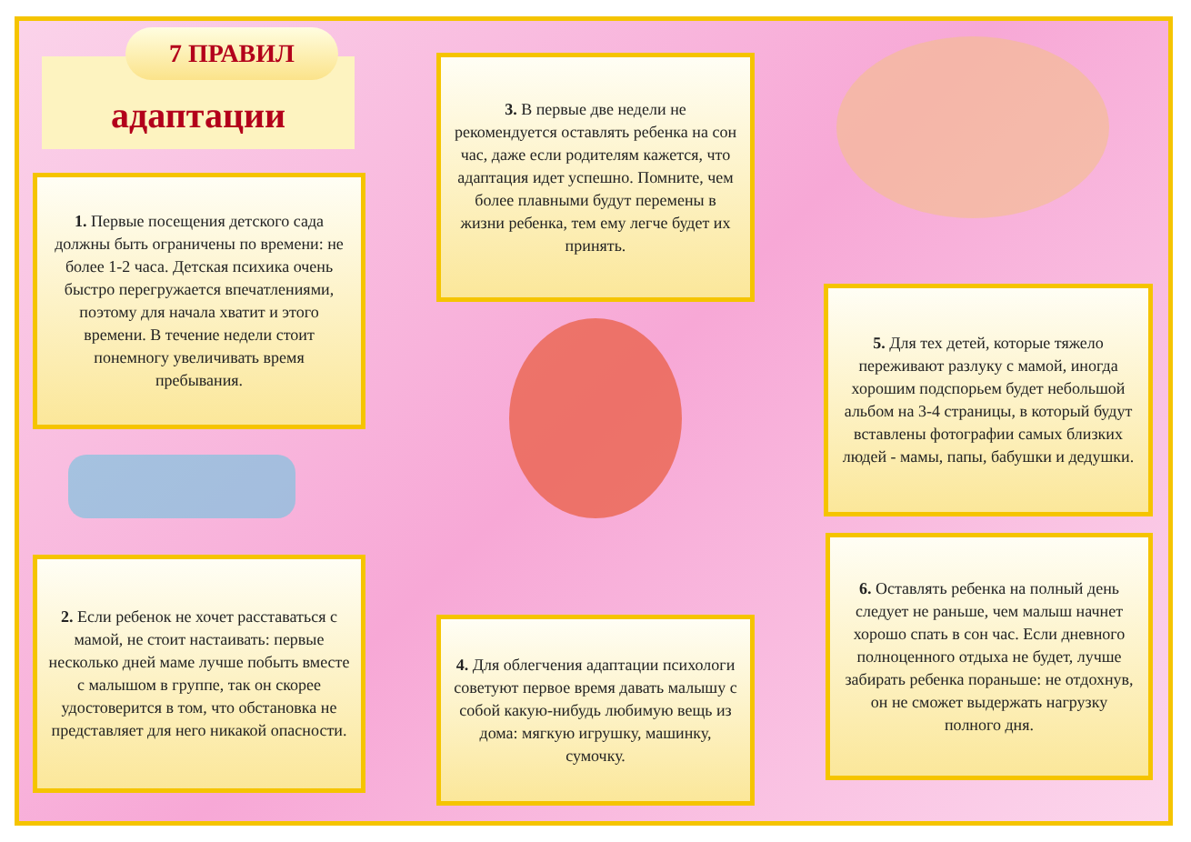адаптации
7 ПРАВИЛ
1. Первые посещения детского сада должны быть ограничены по времени: не более 1-2 часа. Детская психика очень быстро перегружается впечатлениями, поэтому для начала хватит и этого времени. В течение недели стоит понемногу увеличивать время пребывания.
3. В первые две недели не рекомендуется оставлять ребенка на сон час, даже если родителям кажется, что адаптация идет успешно. Помните, чем более плавными будут перемены в жизни ребенка, тем ему легче будет их принять.
5. Для тех детей, которые тяжело переживают разлуку с мамой, иногда хорошим подспорьем будет небольшой альбом на 3-4 страницы, в который будут вставлены фотографии самых близких людей - мамы, папы, бабушки и дедушки.
2. Если ребенок не хочет расставаться с мамой, не стоит настаивать: первые несколько дней маме лучше побыть вместе с малышом в группе, так он скорее удостоверится в том, что обстановка не представляет для него никакой опасности.
4. Для облегчения адаптации психологи советуют первое время давать малышу с собой какую-нибудь любимую вещь из дома: мягкую игрушку, машинку, сумочку.
6. Оставлять ребенка на полный день следует не раньше, чем малыш начнет хорошо спать в сон час. Если дневного полноценного отдыха не будет, лучше забирать ребенка пораньше: не отдохнув, он не сможет выдержать нагрузку полного дня.